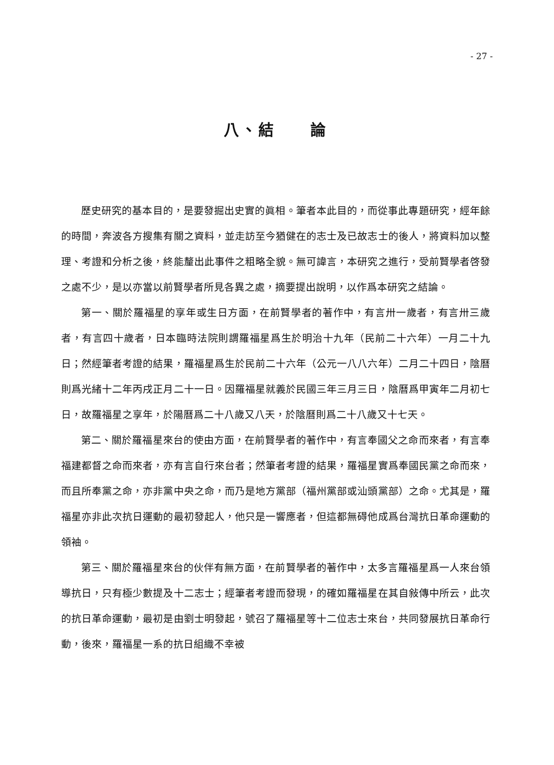- 27 -
八、結　　論
歷史研究的基本目的，是要發掘出史實的眞相。筆者本此目的，而從事此專題研究，經年餘的時間，奔波各方搜集有關之資料，並走訪至今猶健在的志士及已故志士的後人，將資料加以整理、考證和分析之後，終能釐出此事件之粗略全貌。無可諱言，本研究之進行，受前賢學者啓發之處不少，是以亦當以前賢學者所見各異之處，摘要提出說明，以作爲本研究之結論。
第一、關於羅福星的享年或生日方面，在前賢學者的著作中，有言卅一歲者，有言卅三歲者，有言四十歲者，日本臨時法院則謂羅福星爲生於明治十九年（民前二十六年）一月二十九日；然經筆者考證的結果，羅福星爲生於民前二十六年（公元一八八六年）二月二十四日，陰曆則爲光緒十二年丙戌正月二十一日。因羅福星就義於民國三年三月三日，陰曆爲甲寅年二月初七日，故羅福星之享年，於陽曆爲二十八歲又八天，於陰曆則爲二十八歲又十七天。
第二、關於羅福星來台的使由方面，在前賢學者的著作中，有言奉國父之命而來者，有言奉福建都督之命而來者，亦有言自行來台者；然筆者考證的結果，羅福星實爲奉國民黨之命而來，而且所奉黨之命，亦非黨中央之命，而乃是地方黨部（福州黨部或汕頭黨部）之命。尤其是，羅福星亦非此次抗日運動的最初發起人，他只是一響應者，但這都無碍他成爲台灣抗日革命運動的領袖。
第三、關於羅福星來台的伙伴有無方面，在前賢學者的著作中，太多言羅福星爲一人來台領導抗日，只有極少數提及十二志士；經筆者考證而發現，的確如羅福星在其自敍傳中所云，此次的抗日革命運動，最初是由劉士明發起，號召了羅福星等十二位志士來台，共同發展抗日革命行動，後來，羅福星一系的抗日組織不幸被